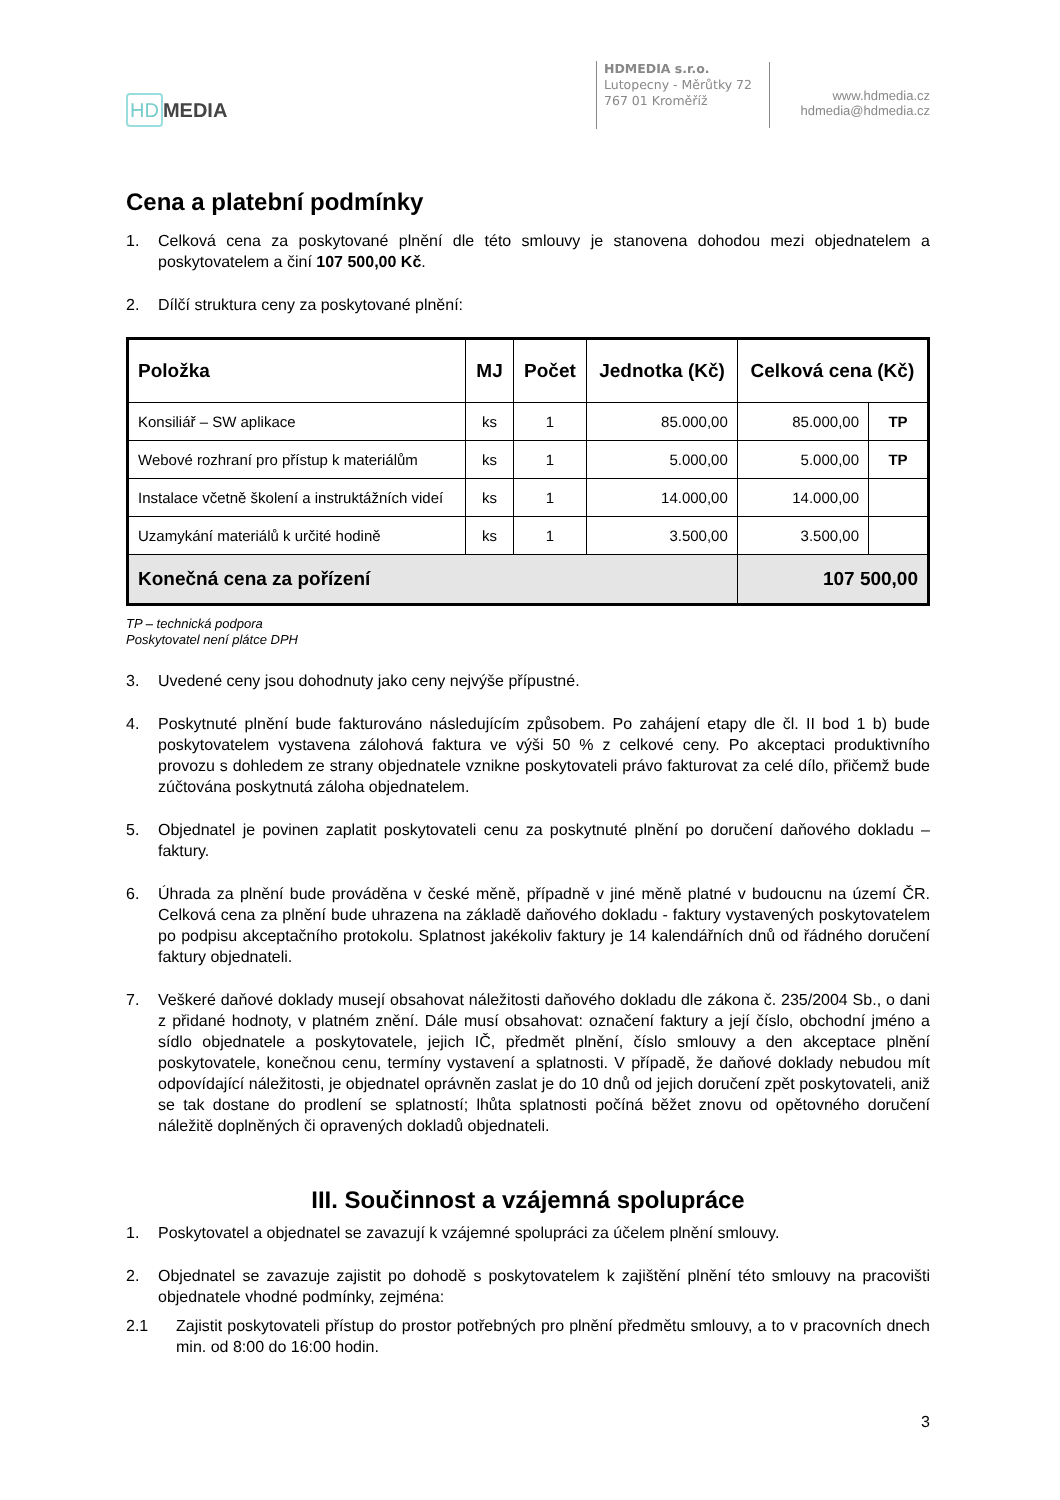HDMEDIA
HDMEDIA s.r.o.
Lutopecny - Měrůtky 72
767 01 Kroměříž
www.hdmedia.cz
hdmedia@hdmedia.cz
Cena a platební podmínky
1. Celková cena za poskytované plnění dle této smlouvy je stanovena dohodou mezi objednatelem a poskytovatelem a činí 107 500,00 Kč.
2. Dílčí struktura ceny za poskytované plnění:
| Položka | MJ | Počet | Jednotka (Kč) | Celková cena (Kč) | |
| --- | --- | --- | --- | --- | --- |
| Konsiliář – SW aplikace | ks | 1 | 85.000,00 | 85.000,00 | TP |
| Webové rozhraní pro přístup k materiálům | ks | 1 | 5.000,00 | 5.000,00 | TP |
| Instalace včetně školení a instruktážních videí | ks | 1 | 14.000,00 | 14.000,00 | |
| Uzamykání materiálů k určité hodině | ks | 1 | 3.500,00 | 3.500,00 | |
| Konečná cena za pořízení | | | | 107 500,00 | |
TP – technická podpora
Poskytovatel není plátce DPH
3. Uvedené ceny jsou dohodnuty jako ceny nejvýše přípustné.
4. Poskytnuté plnění bude fakturováno následujícím způsobem. Po zahájení etapy dle čl. II bod 1 b) bude poskytovatelem vystavena zálohová faktura ve výši 50 % z celkové ceny. Po akceptaci produktivního provozu s dohledem ze strany objednatele vznikne poskytovateli právo fakturovat za celé dílo, přičemž bude zúčtována poskytnutá záloha objednatelem.
5. Objednatel je povinen zaplatit poskytovateli cenu za poskytnuté plnění po doručení daňového dokladu – faktury.
6. Úhrada za plnění bude prováděna v české měně, případně v jiné měně platné v budoucnu na území ČR. Celková cena za plnění bude uhrazena na základě daňového dokladu - faktury vystavených poskytovatelem po podpisu akceptačního protokolu. Splatnost jakékoliv faktury je 14 kalendářních dnů od řádného doručení faktury objednateli.
7. Veškeré daňové doklady musejí obsahovat náležitosti daňového dokladu dle zákona č. 235/2004 Sb., o dani z přidané hodnoty, v platném znění. Dále musí obsahovat: označení faktury a její číslo, obchodní jméno a sídlo objednatele a poskytovatele, jejich IČ, předmět plnění, číslo smlouvy a den akceptace plnění poskytovatele, konečnou cenu, termíny vystavení a splatnosti. V případě, že daňové doklady nebudou mít odpovídající náležitosti, je objednatel oprávněn zaslat je do 10 dnů od jejich doručení zpět poskytovateli, aniž se tak dostane do prodlení se splatností; lhůta splatnosti počíná běžet znovu od opětovného doručení náležitě doplněných či opravených dokladů objednateli.
III. Součinnost a vzájemná spolupráce
1. Poskytovatel a objednatel se zavazují k vzájemné spolupráci za účelem plnění smlouvy.
2. Objednatel se zavazuje zajistit po dohodě s poskytovatelem k zajištění plnění této smlouvy na pracovišti objednatele vhodné podmínky, zejména:
2.1 Zajistit poskytovateli přístup do prostor potřebných pro plnění předmětu smlouvy, a to v pracovních dnech min. od 8:00 do 16:00 hodin.
3